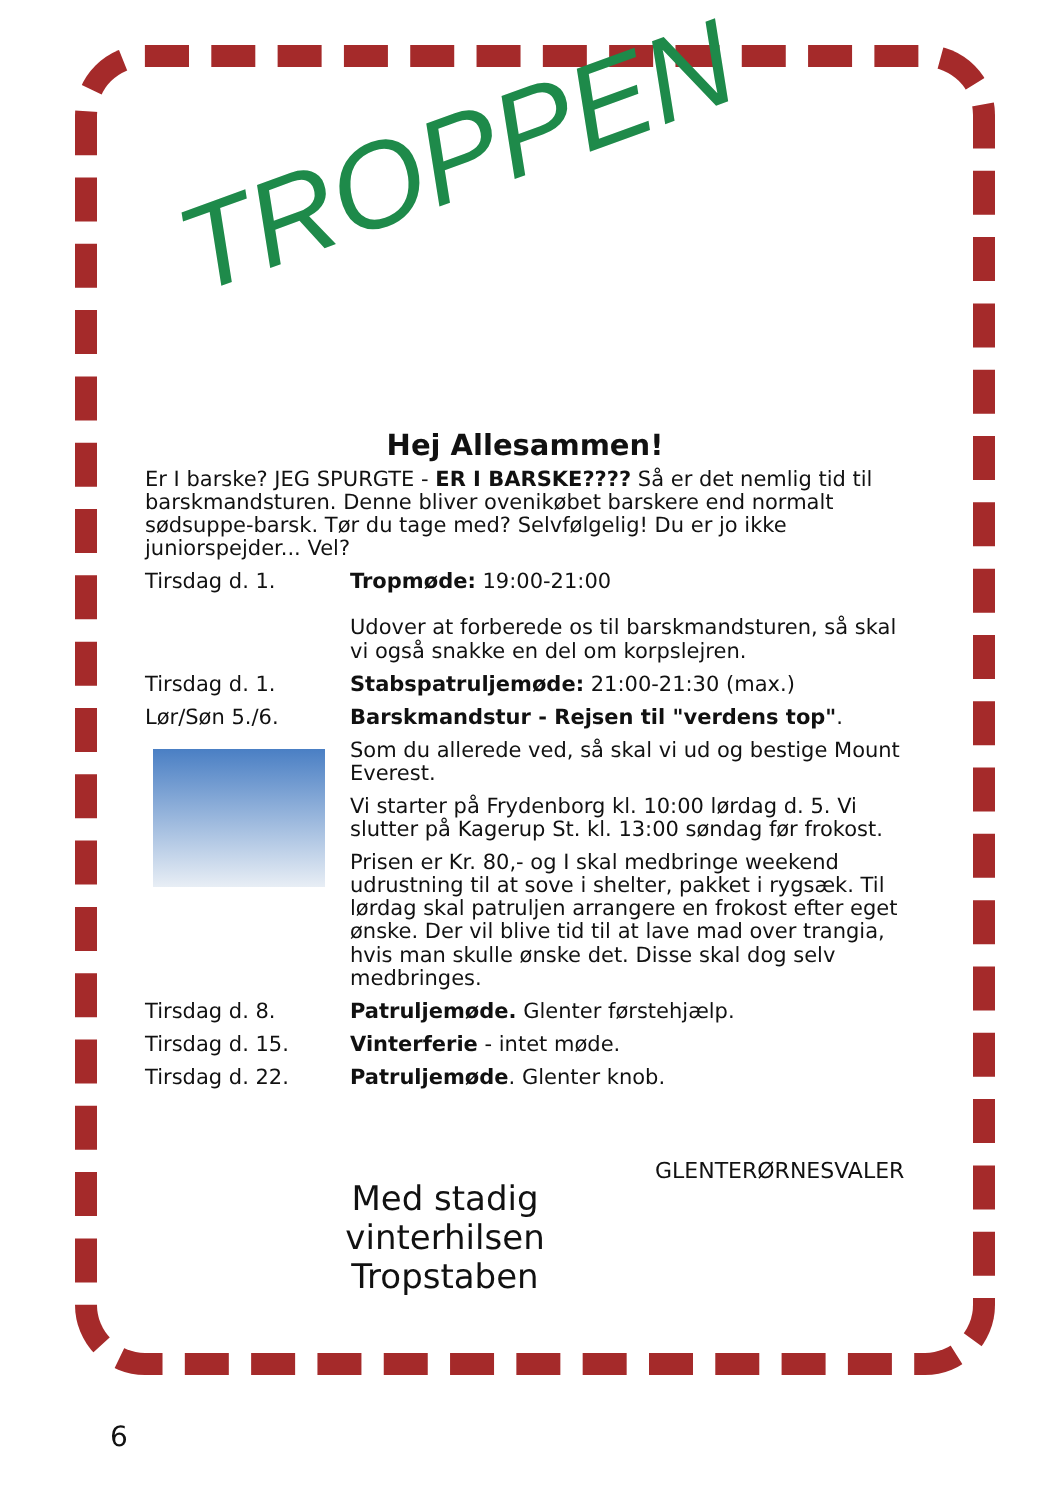TROPPEN
Hej Allesammen!
Er I barske? JEG SPURGTE - ER I BARSKE???? Så er det nemlig tid til barskmandsturen. Denne bliver ovenikøbet barskere end normalt sødsuppe-barsk. Tør du tage med? Selvfølgelig! Du er jo ikke juniorspejder... Vel?
Tirsdag d. 1. Tropmøde: 19:00-21:00
Udover at forberede os til barskmandsturen, så skal vi også snakke en del om korpslejren.
Tirsdag d. 1. Stabspatruljemøde: 21:00-21:30 (max.)
Lør/Søn 5./6. Barskmandstur - Rejsen til "verdens top".
Som du allerede ved, så skal vi ud og bestige Mount Everest.
Vi starter på Frydenborg kl. 10:00 lørdag d. 5. Vi slutter på Kagerup St. kl. 13:00 søndag før frokost.
Prisen er Kr. 80,- og I skal medbringe weekend udrustning til at sove i shelter, pakket i rygsæk. Til lørdag skal patruljen arrangere en frokost efter eget ønske. Der vil blive tid til at lave mad over trangia, hvis man skulle ønske det. Disse skal dog selv medbringes.
Tirsdag d. 8. Patruljemøde. Glenter førstehjælp.
Tirsdag d. 15. Vinterferie - intet møde.
Tirsdag d. 22. Patruljemøde. Glenter knob.
Med stadig vinterhilsen Tropstaben
GLENTERØRNESVALER
6